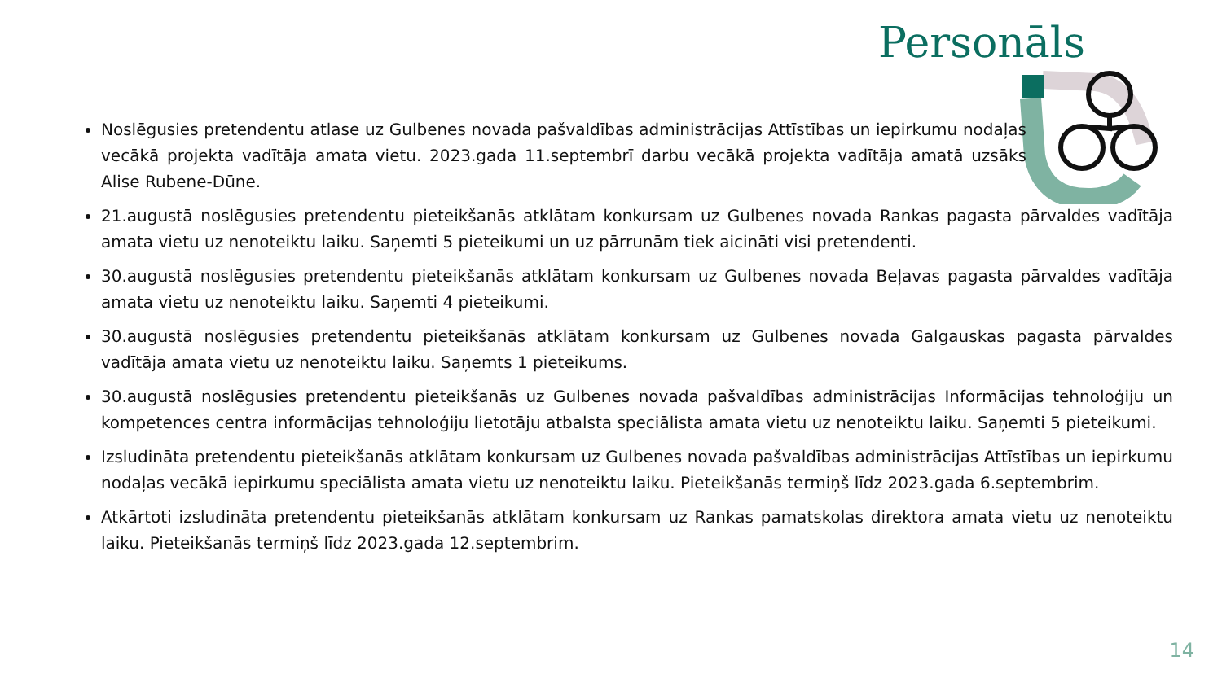Personāls
Noslēgusies pretendentu atlase uz Gulbenes novada pašvaldības administrācijas Attīstības un iepirkumu nodaļas vecākā projekta vadītāja amata vietu. 2023.gada 11.septembrī darbu vecākā projekta vadītāja amatā uzsāks Alise Rubene-Dūne.
21.augustā noslēgusies pretendentu pieteikšanās atklātam konkursam uz Gulbenes novada Rankas pagasta pārvaldes vadītāja amata vietu uz nenoteiktu laiku. Saņemti 5 pieteikumi un uz pārrunām tiek aicināti visi pretendenti.
30.augustā noslēgusies pretendentu pieteikšanās atklātam konkursam uz Gulbenes novada Beļavas pagasta pārvaldes vadītāja amata vietu uz nenoteiktu laiku. Saņemti 4 pieteikumi.
30.augustā noslēgusies pretendentu pieteikšanās atklātam konkursam uz Gulbenes novada Galgauskas pagasta pārvaldes vadītāja amata vietu uz nenoteiktu laiku. Saņemts 1 pieteikums.
30.augustā noslēgusies pretendentu pieteikšanās uz Gulbenes novada pašvaldības administrācijas Informācijas tehnoloģiju un kompetences centra informācijas tehnoloģiju lietotāju atbalsta speciālista amata vietu uz nenoteiktu laiku. Saņemti 5 pieteikumi.
Izsludināta pretendentu pieteikšanās atklātam konkursam uz Gulbenes novada pašvaldības administrācijas Attīstības un iepirkumu nodaļas vecākā iepirkumu speciālista amata vietu uz nenoteiktu laiku. Pieteikšanās termiņš līdz 2023.gada 6.septembrim.
Atkārtoti izsludināta pretendentu pieteikšanās atklātam konkursam uz Rankas pamatskolas direktora amata vietu uz nenoteiktu laiku. Pieteikšanās termiņš līdz 2023.gada 12.septembrim.
14